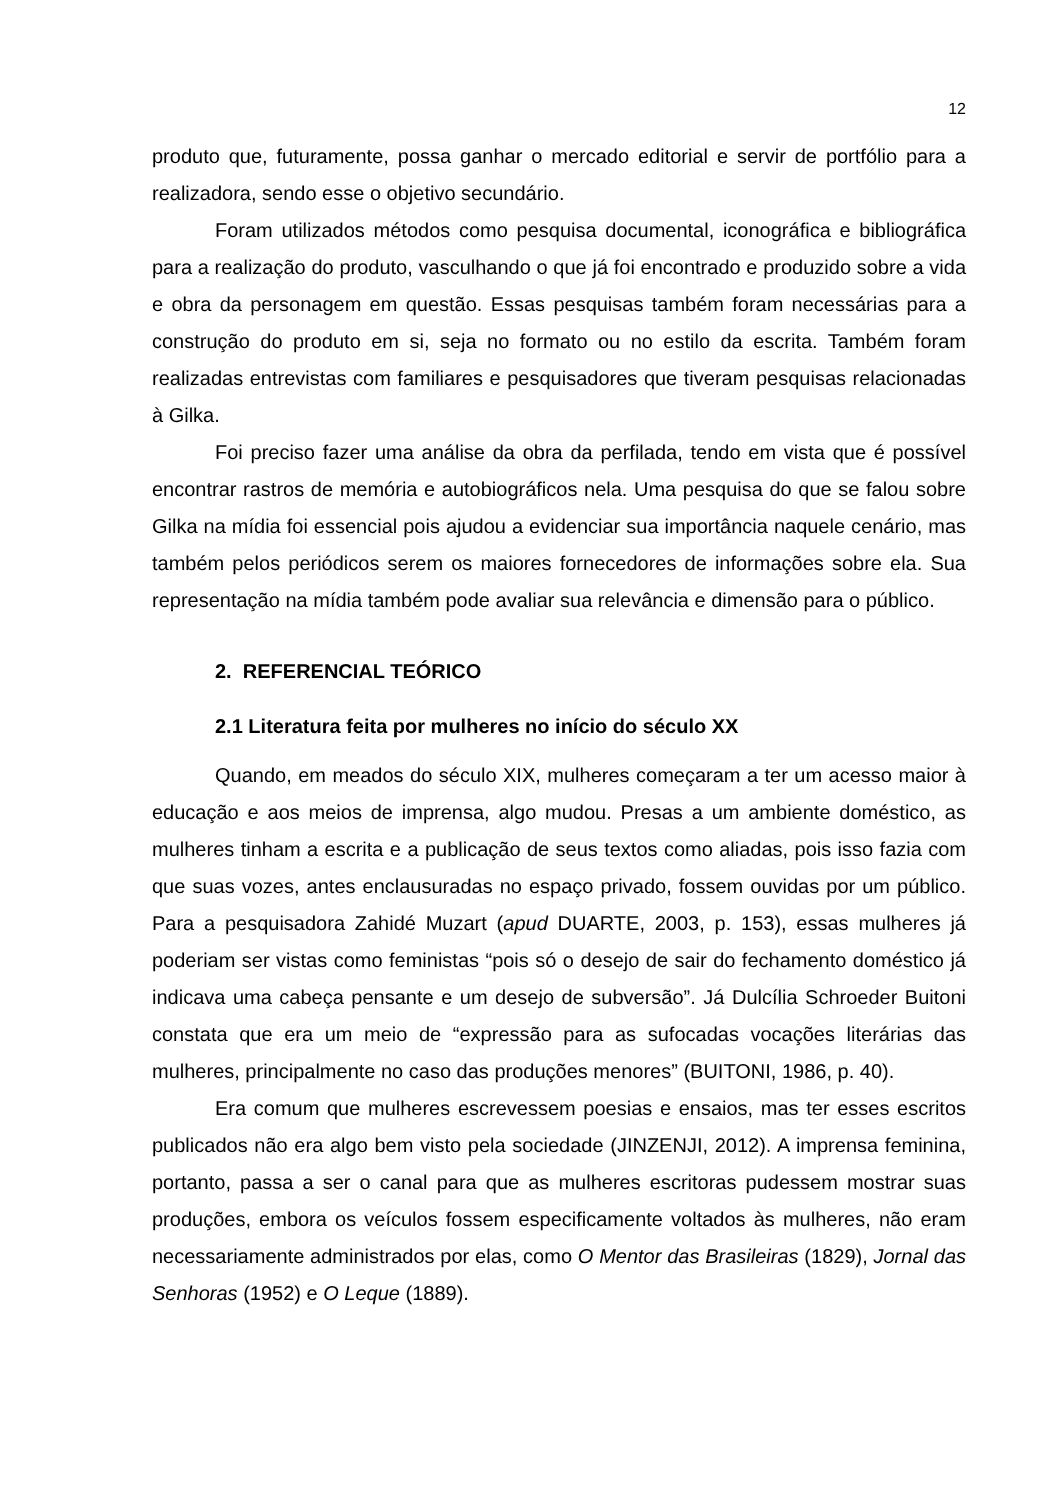12
produto que, futuramente, possa ganhar o mercado editorial e servir de portfólio para a realizadora, sendo esse o objetivo secundário.
Foram utilizados métodos como pesquisa documental, iconográfica e bibliográfica para a realização do produto, vasculhando o que já foi encontrado e produzido sobre a vida e obra da personagem em questão. Essas pesquisas também foram necessárias para a construção do produto em si, seja no formato ou no estilo da escrita. Também foram realizadas entrevistas com familiares e pesquisadores que tiveram pesquisas relacionadas à Gilka.
Foi preciso fazer uma análise da obra da perfilada, tendo em vista que é possível encontrar rastros de memória e autobiográficos nela. Uma pesquisa do que se falou sobre Gilka na mídia foi essencial pois ajudou a evidenciar sua importância naquele cenário, mas também pelos periódicos serem os maiores fornecedores de informações sobre ela. Sua representação na mídia também pode avaliar sua relevância e dimensão para o público.
2. REFERENCIAL TEÓRICO
2.1 Literatura feita por mulheres no início do século XX
Quando, em meados do século XIX, mulheres começaram a ter um acesso maior à educação e aos meios de imprensa, algo mudou. Presas a um ambiente doméstico, as mulheres tinham a escrita e a publicação de seus textos como aliadas, pois isso fazia com que suas vozes, antes enclausuradas no espaço privado, fossem ouvidas por um público. Para a pesquisadora Zahidé Muzart (apud DUARTE, 2003, p. 153), essas mulheres já poderiam ser vistas como feministas “pois só o desejo de sair do fechamento doméstico já indicava uma cabeça pensante e um desejo de subversão”. Já Dulcília Schroeder Buitoni constata que era um meio de “expressão para as sufocadas vocações literárias das mulheres, principalmente no caso das produções menores” (BUITONI, 1986, p. 40).
Era comum que mulheres escrevessem poesias e ensaios, mas ter esses escritos publicados não era algo bem visto pela sociedade (JINZENJI, 2012). A imprensa feminina, portanto, passa a ser o canal para que as mulheres escritoras pudessem mostrar suas produções, embora os veículos fossem especificamente voltados às mulheres, não eram necessariamente administrados por elas, como O Mentor das Brasileiras (1829), Jornal das Senhoras (1952) e O Leque (1889).